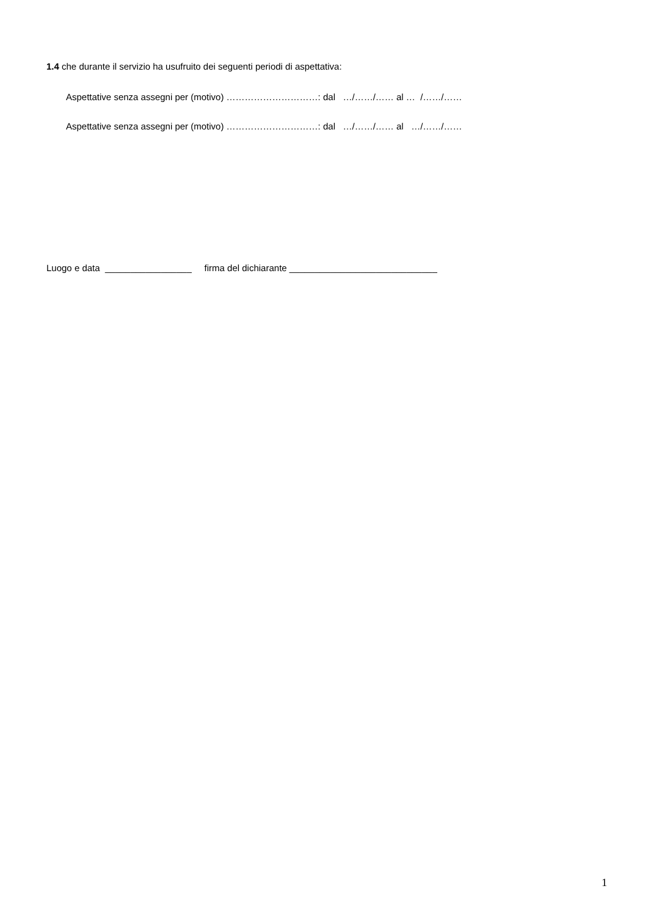1.4 che durante il servizio ha usufruito dei seguenti periodi di aspettativa:
Aspettative senza assegni per (motivo) …………………………: dal …/……/…… al … /……/……
Aspettative senza assegni per (motivo) …………………………: dal …/……/…… al …/……/……
Luogo e data _________________ firma del dichiarante _____________________________
1